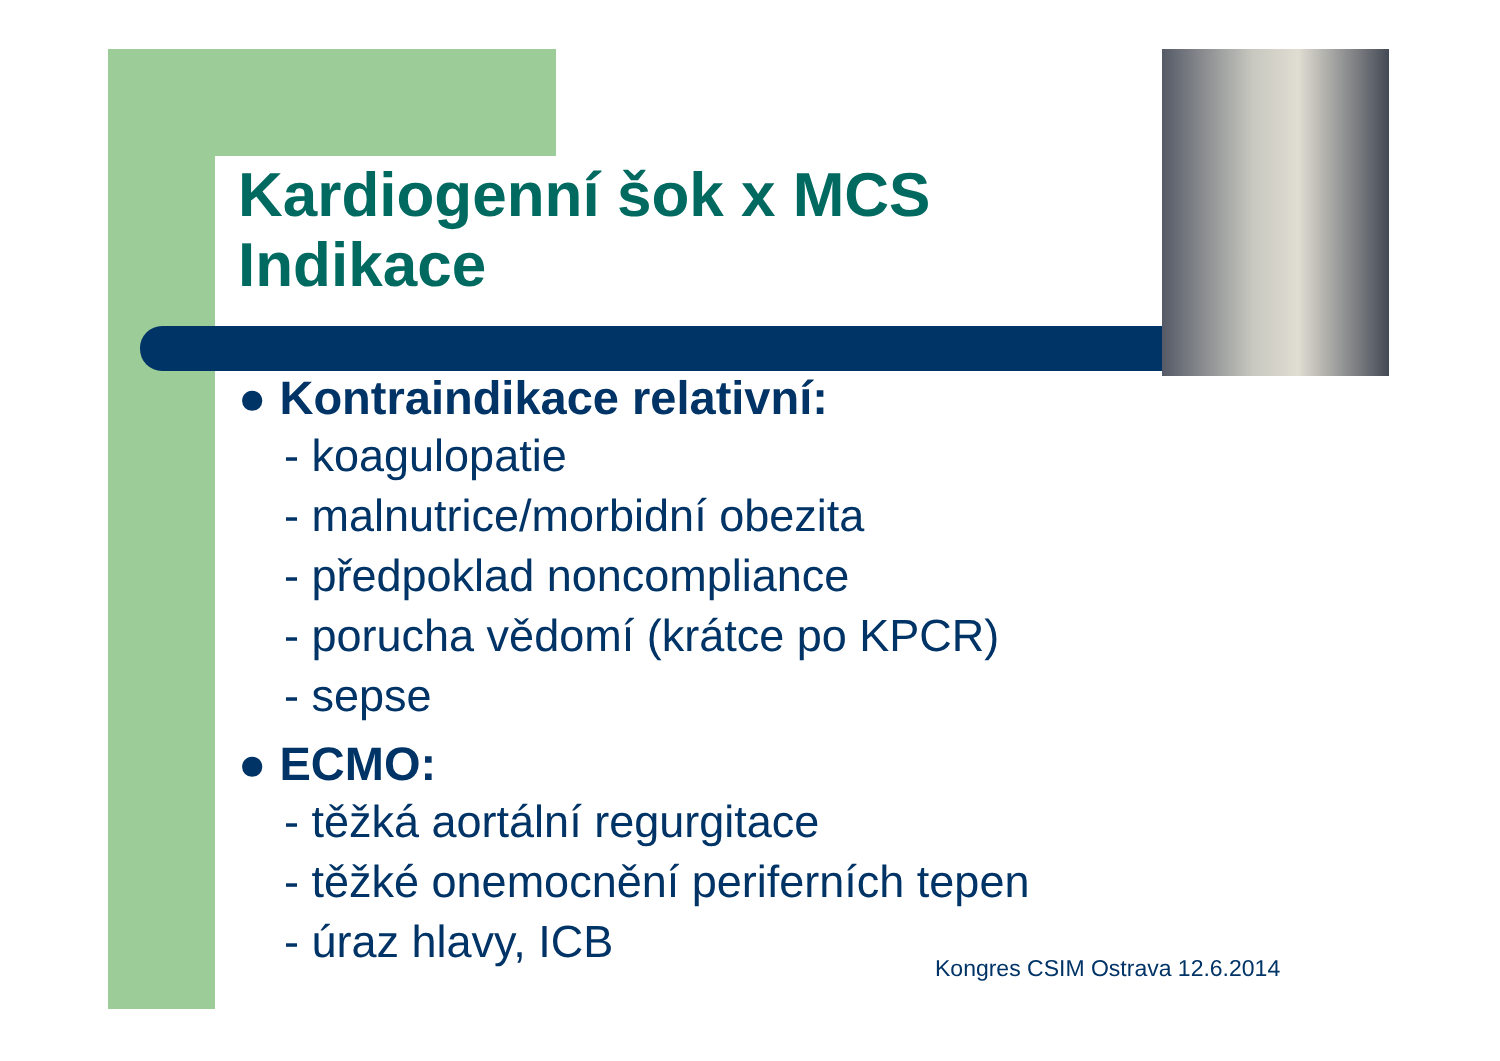Kardiogenní šok x MCS
Indikace
● Kontraindikace relativní:
- koagulopatie
- malnutrice/morbidní obezita
- předpoklad noncompliance
- porucha vědomí (krátce po KPCR)
- sepse
● ECMO:
- těžká aortální regurgitace
- těžké onemocnění periferních tepen
- úraz hlavy, ICB
Kongres CSIM Ostrava 12.6.2014